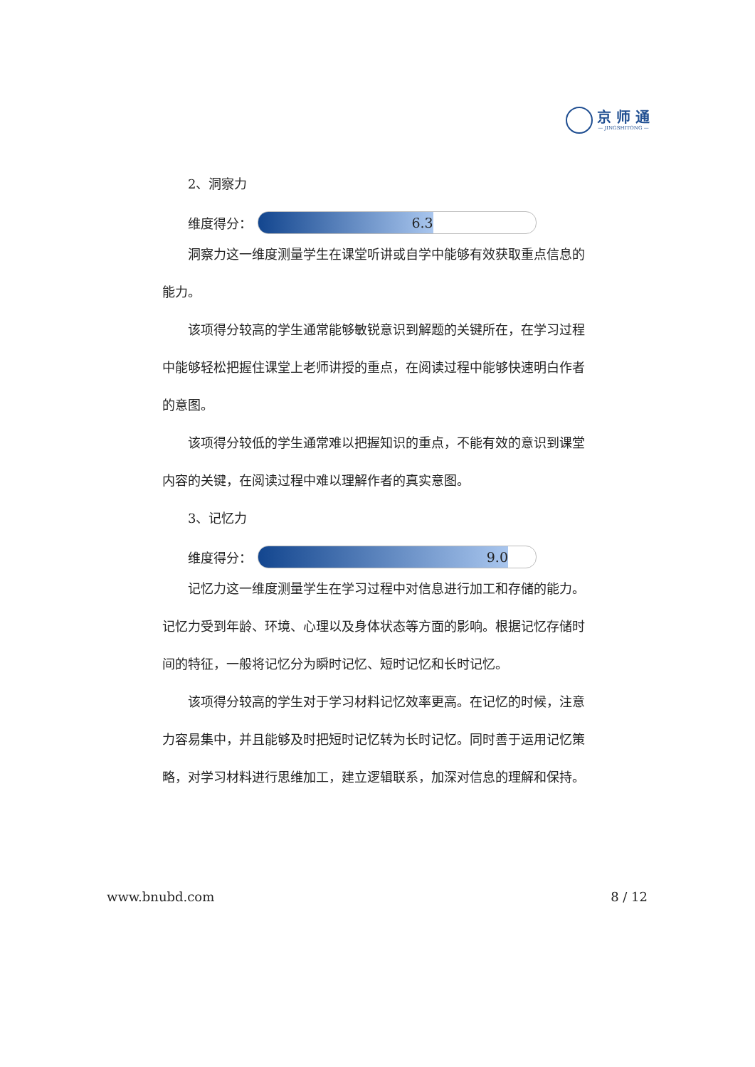京 师 通
— JINGSHITONG —
2、洞察力
维度得分：
6.3
洞察力这一维度测量学生在课堂听讲或自学中能够有效获取重点信息的能力。
该项得分较高的学生通常能够敏锐意识到解题的关键所在，在学习过程中能够轻松把握住课堂上老师讲授的重点，在阅读过程中能够快速明白作者的意图。
该项得分较低的学生通常难以把握知识的重点，不能有效的意识到课堂内容的关键，在阅读过程中难以理解作者的真实意图。
3、记忆力
维度得分：
9.0
记忆力这一维度测量学生在学习过程中对信息进行加工和存储的能力。记忆力受到年龄、环境、心理以及身体状态等方面的影响。根据记忆存储时间的特征，一般将记忆分为瞬时记忆、短时记忆和长时记忆。
该项得分较高的学生对于学习材料记忆效率更高。在记忆的时候，注意力容易集中，并且能够及时把短时记忆转为长时记忆。同时善于运用记忆策略，对学习材料进行思维加工，建立逻辑联系，加深对信息的理解和保持。
www.bnubd.com 8 / 12